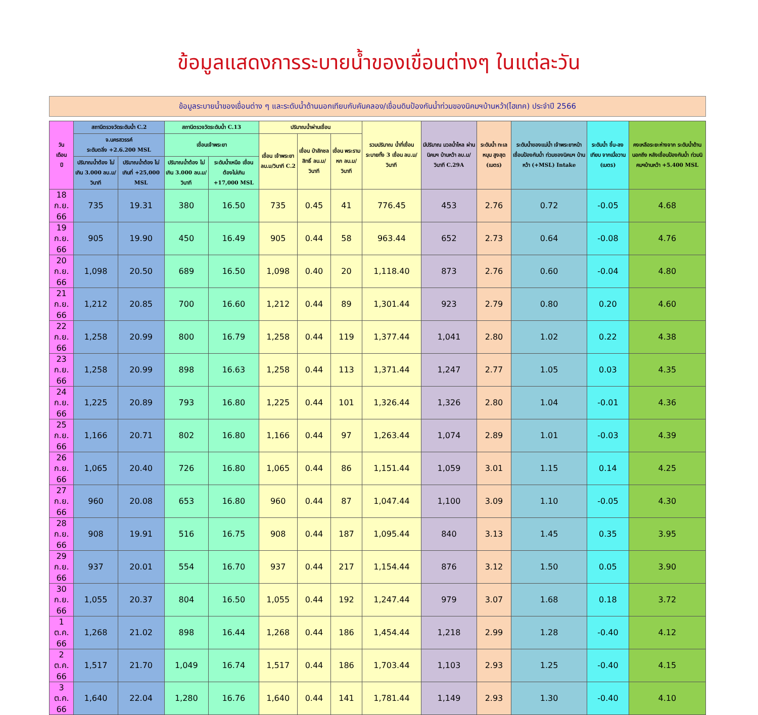ข้อมูลแสดงการระบายน้ำของเขื่อนต่างๆ ในแต่ละวัน
ข้อมูลระบายน้ำของเขื่อนต่าง ๆ และระดับน้ำด้านนอกเทียบกับคันคลอง/เขื่อนดินป้องกันน้ำท่วมของนิคมฯบ้านหว้า(ไฮเทค) ประจำปี 2566
| วัน เดือน ปี | สถานีตรวจวัดระดับน้ำ C.2 | | สถานีตรวจวัดระดับน้ำ C.13 | | ปริมาณน้ำผ่านเขื่อน | | | รวมปริมาณ น้ำที่เขื่อน ระบายทั้ง 3 เขื่อน ลบ.ม/วินาที | มีปริมาณ มวลน้ำไหล ผ่านนิคมฯ บ้านหว้า ลบ.ม/วินาที C.29A | ระดับน้ำ ทะเลหนุน สูงสุด (เมตร) | ระดับน้ำของแม่น้ำ เจ้าพระยาหน้า เขื่อนป้องกันน้ำ ท่วมของนิคมฯ บ้านหว้า (+MSL) Intake | ระดับน้ำ ขึ้น-ลงเทียบ จากเมื่อวาน (เมตร) | คงเหลือระยะห่างจาก ระดับน้ำด้านนอกถึง หลังเขื่อนป้องกันน้ำ ท่วมนิคมฯบ้านหว้า +5.400 MSL |
| --- | --- | --- | --- | --- | --- | --- | --- | --- | --- | --- | --- | --- | --- |
| | จ.นครสวรรค์ ระดับตลิ่ง +2.6.200 MSL | | เขื่อนเจ้าพระยา | | เขื่อน เจ้าพระยา ลบ.ม/วินาที C.2 | เขื่อน ป่าสักชลสิทธิ์ ลบ.ม/วินาที | เขื่อน พระรามหก ลบ.ม/วินาที | | | | | | |
| | ปริมาณน้ำต้อง ไม่เกิน 3.000 ลบ.ม/วินาที | ปริมาณน้ำต้อง ไม่เกินที่ +25,000 MSL | ปริมาณน้ำต้อง ไม่เกิน 3.000 ลบ.ม/วินาที | ระดับน้ำเหนือ เขื่อนต้องไม่เกิน +17,000 MSL | | | | | | | | | |
| 18 ก.ย. 66 | 735 | 19.31 | 380 | 16.50 | 735 | 0.45 | 41 | 776.45 | 453 | 2.76 | 0.72 | -0.05 | 4.68 |
| 19 ก.ย. 66 | 905 | 19.90 | 450 | 16.49 | 905 | 0.44 | 58 | 963.44 | 652 | 2.73 | 0.64 | -0.08 | 4.76 |
| 20 ก.ย. 66 | 1,098 | 20.50 | 689 | 16.50 | 1,098 | 0.40 | 20 | 1,118.40 | 873 | 2.76 | 0.60 | -0.04 | 4.80 |
| 21 ก.ย. 66 | 1,212 | 20.85 | 700 | 16.60 | 1,212 | 0.44 | 89 | 1,301.44 | 923 | 2.79 | 0.80 | 0.20 | 4.60 |
| 22 ก.ย. 66 | 1,258 | 20.99 | 800 | 16.79 | 1,258 | 0.44 | 119 | 1,377.44 | 1,041 | 2.80 | 1.02 | 0.22 | 4.38 |
| 23 ก.ย. 66 | 1,258 | 20.99 | 898 | 16.63 | 1,258 | 0.44 | 113 | 1,371.44 | 1,247 | 2.77 | 1.05 | 0.03 | 4.35 |
| 24 ก.ย. 66 | 1,225 | 20.89 | 793 | 16.80 | 1,225 | 0.44 | 101 | 1,326.44 | 1,326 | 2.80 | 1.04 | -0.01 | 4.36 |
| 25 ก.ย. 66 | 1,166 | 20.71 | 802 | 16.80 | 1,166 | 0.44 | 97 | 1,263.44 | 1,074 | 2.89 | 1.01 | -0.03 | 4.39 |
| 26 ก.ย. 66 | 1,065 | 20.40 | 726 | 16.80 | 1,065 | 0.44 | 86 | 1,151.44 | 1,059 | 3.01 | 1.15 | 0.14 | 4.25 |
| 27 ก.ย. 66 | 960 | 20.08 | 653 | 16.80 | 960 | 0.44 | 87 | 1,047.44 | 1,100 | 3.09 | 1.10 | -0.05 | 4.30 |
| 28 ก.ย. 66 | 908 | 19.91 | 516 | 16.75 | 908 | 0.44 | 187 | 1,095.44 | 840 | 3.13 | 1.45 | 0.35 | 3.95 |
| 29 ก.ย. 66 | 937 | 20.01 | 554 | 16.70 | 937 | 0.44 | 217 | 1,154.44 | 876 | 3.12 | 1.50 | 0.05 | 3.90 |
| 30 ก.ย. 66 | 1,055 | 20.37 | 804 | 16.50 | 1,055 | 0.44 | 192 | 1,247.44 | 979 | 3.07 | 1.68 | 0.18 | 3.72 |
| 1 ต.ค. 66 | 1,268 | 21.02 | 898 | 16.44 | 1,268 | 0.44 | 186 | 1,454.44 | 1,218 | 2.99 | 1.28 | -0.40 | 4.12 |
| 2 ต.ค. 66 | 1,517 | 21.70 | 1,049 | 16.74 | 1,517 | 0.44 | 186 | 1,703.44 | 1,103 | 2.93 | 1.25 | -0.40 | 4.15 |
| 3 ต.ค. 66 | 1,640 | 22.04 | 1,280 | 16.76 | 1,640 | 0.44 | 141 | 1,781.44 | 1,149 | 2.93 | 1.30 | -0.40 | 4.10 |